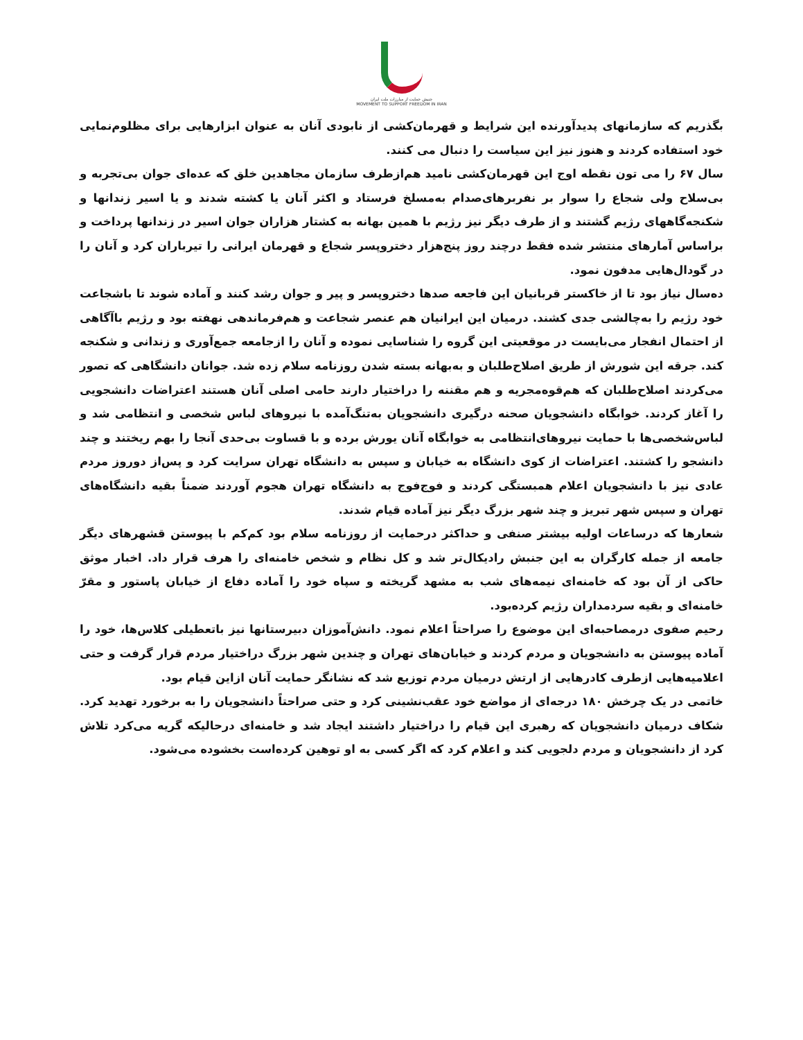جنبش حمایت از مبارزات ملت ایران
MOVEMENT TO SUPPORT FREEDOM IN IRAN
بگذریم که سازمانهای پدیدآورنده این شرایط و قهرمان‌کشی از نابودی آنان به عنوان ابزارهایی برای مظلوم‌نمایی خود استفاده کردند و هنوز نیز این سیاست را دنبال می کنند.
سال ۶۷ را می تون نقطه اوج این قهرمان‌کشی نامید هم‌ازطرف سازمان مجاهدین خلق که عده‌ای جوان بی‌تجربه و بی‌سلاح ولی شجاع را سوار بر نفربرهای‌صدام به‌مسلخ فرستاد و اکثر آنان یا کشته شدند و یا اسیر زندانها و شکنجه‌گاههای رژیم گشتند و از طرف دیگر نیز رژیم با همین بهانه به کشتار هزاران جوان اسیر در زندانها پرداخت و براساس آمارهای منتشر شده فقط درچند روز پنج‌هزار دختروپسر شجاع و قهرمان ایرانی را تیرباران کرد و آنان را در گودال‌هایی مدفون نمود.
ده‌سال نیاز بود تا از خاکستر قربانیان این فاجعه صدها دختروپسر و پیر و جوان رشد کنند و آماده شوند تا باشجاعت خود رژیم را به‌چالشی جدی کشند. درمیان این ایرانیان هم عنصر شجاعت و هم‌فرماندهی نهفته بود و رژیم باآگاهی از احتمال انفجار می‌بایست در موقعیتی این گروه را شناسایی نموده و آنان را ازجامعه جمع‌آوری و زندانی و شکنجه کند. جرقه این شورش از طریق اصلاح‌طلبان و به‌بهانه بسته شدن روزنامه سلام زده شد. جوانان دانشگاهی که تصور می‌کردند اصلاح‌طلبان که هم‌قوه‌مجریه و هم مقننه را دراختیار دارند حامی اصلی آنان هستند اعتراضات دانشجویی را آغاز کردند. خوابگاه دانشجویان صحنه درگیری دانشجویان به‌تنگ‌آمده با نیروهای لباس شخصی و انتظامی شد و لباس‌شخصی‌ها با حمایت نیروهای‌انتظامی به خوابگاه آنان یورش برده و با قساوت بی‌حدی آنجا را بهم ریختند و چند دانشجو را کشتند. اعتراضات از کوی دانشگاه به خیابان و سپس به دانشگاه تهران سرایت کرد و پس‌از دوروز مردم عادی نیز با دانشجویان اعلام همبستگی کردند و فوج‌فوج به دانشگاه تهران هجوم آوردند ضمناً بقیه دانشگاه‌های تهران و سپس شهر تبریز و چند شهر بزرگ دیگر نیز آماده قیام شدند.
شعارها که درساعات اولیه بیشتر صنفی و حداکثر درحمایت از روزنامه سلام بود کم‌کم با پیوستن قشهرهای دیگر جامعه از جمله کارگران به این جنبش رادیکال‌تر شد و کل نظام و شخص خامنه‌ای را هرف قرار داد. اخبار موثق حاکی از آن بود که خامنه‌ای نیمه‌های شب به مشهد گریخته و سپاه خود را آماده دفاع از خیابان پاستور و مقرّ خامنه‌ای و بقیه سردمداران رژیم کرده‌بود.
رحیم صفوی درمصاحبه‌ای این موضوع را صراحتاً اعلام نمود. دانش‌آموزان دبیرستانها نیز باتعطیلی کلاس‌ها، خود را آماده پیوستن به دانشجویان و مردم کردند و خیابان‌های تهران و چندین شهر بزرگ دراختیار مردم قرار گرفت و حتی اعلامیه‌هایی ازطرف کادرهایی از ارتش درمیان مردم توزیع شد که نشانگر حمایت آنان ازاین قیام بود.
خاتمی در یک چرخش ۱۸۰ درجه‌ای از مواضع خود عقب‌نشینی کرد و حتی صراحتاً دانشجویان را به برخورد تهدید کرد. شکاف درمیان دانشجویان که رهبری این قیام را دراختیار داشتند ایجاد شد و خامنه‌ای درحالیکه گریه می‌کرد تلاش کرد از دانشجویان و مردم دلجویی کند و اعلام کرد که اگر کسی به او توهین کرده‌است بخشوده می‌شود.